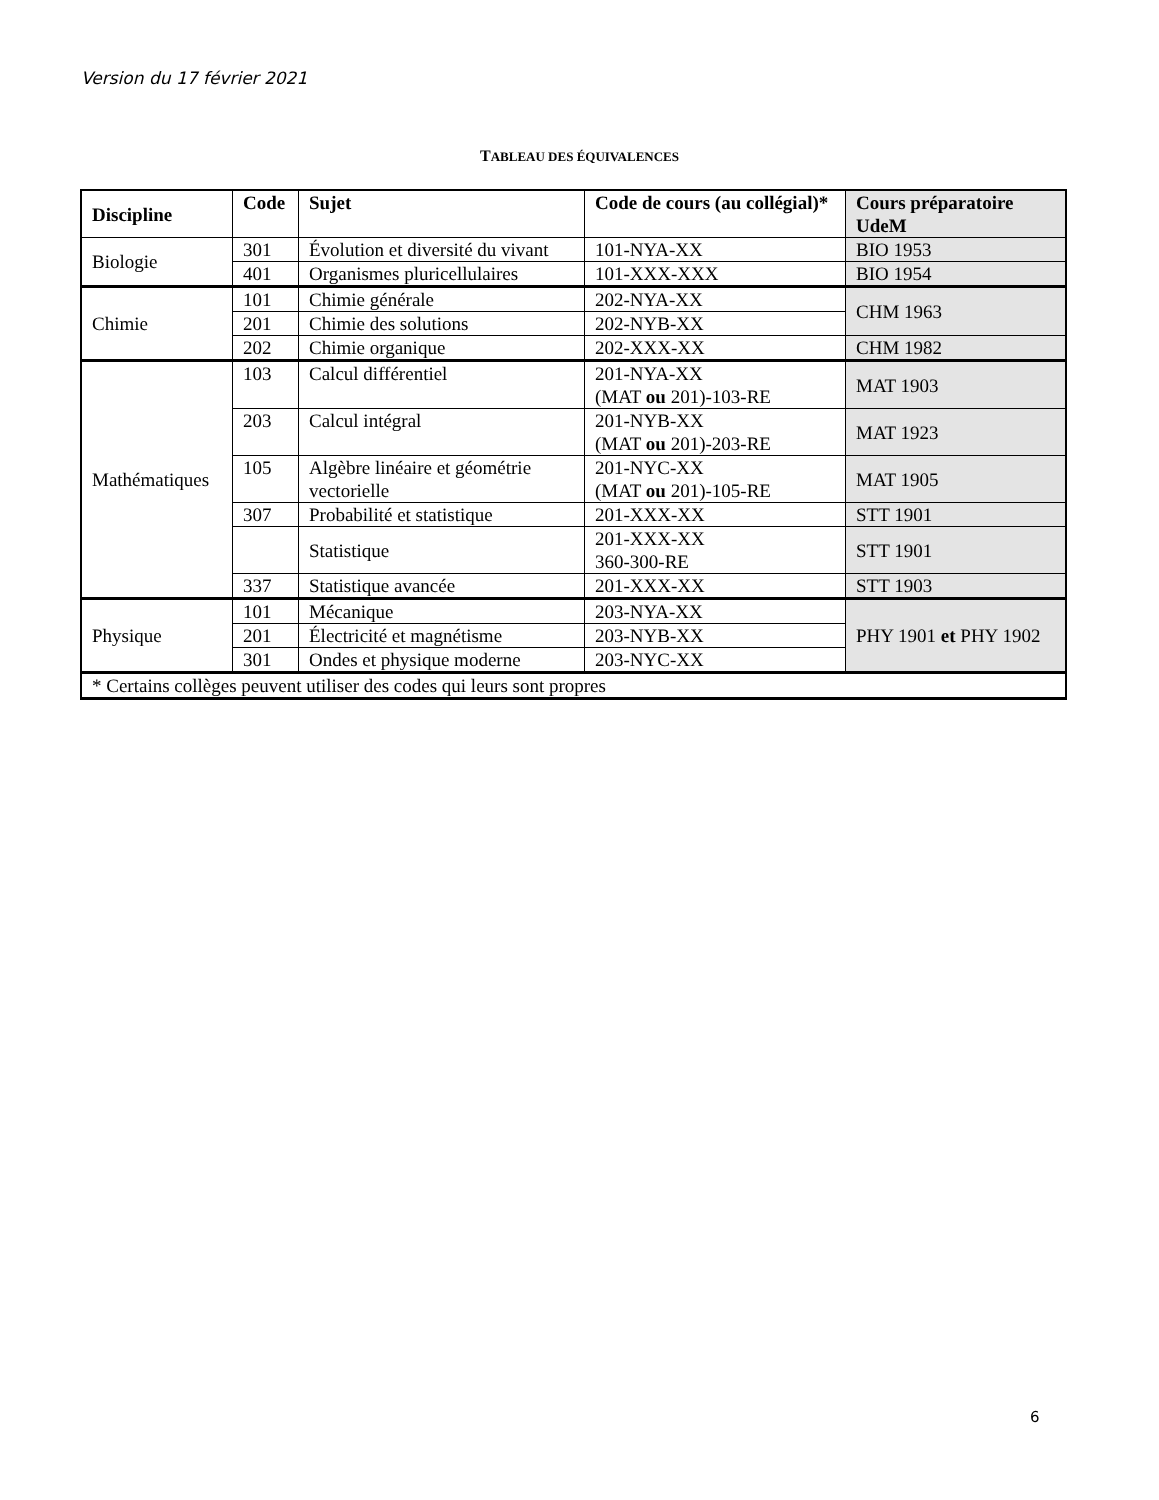Version du 17 février 2021
TABLEAU DES ÉQUIVALENCES
| Discipline | Code | Sujet | Code de cours (au collégial)* | Cours préparatoire UdeM |
| --- | --- | --- | --- | --- |
| Biologie | 301 | Évolution et diversité du vivant | 101-NYA-XX | BIO 1953 |
| | 401 | Organismes pluricellulaires | 101-XXX-XXX | BIO 1954 |
| Chimie | 101 | Chimie générale | 202-NYA-XX | CHM 1963 |
| | 201 | Chimie des solutions | 202-NYB-XX | |
| | 202 | Chimie organique | 202-XXX-XX | CHM 1982 |
| Mathématiques | 103 | Calcul différentiel | 201-NYA-XX (MAT ou 201)-103-RE | MAT 1903 |
| | 203 | Calcul intégral | 201-NYB-XX (MAT ou 201)-203-RE | MAT 1923 |
| | 105 | Algèbre linéaire et géométrie vectorielle | 201-NYC-XX (MAT ou 201)-105-RE | MAT 1905 |
| | 307 | Probabilité et statistique | 201-XXX-XX | STT 1901 |
| | | Statistique | 201-XXX-XX 360-300-RE | STT 1901 |
| | 337 | Statistique avancée | 201-XXX-XX | STT 1903 |
| Physique | 101 | Mécanique | 203-NYA-XX | PHY 1901 et PHY 1902 |
| | 201 | Électricité et magnétisme | 203-NYB-XX | |
| | 301 | Ondes et physique moderne | 203-NYC-XX | |
| * Certains collèges peuvent utiliser des codes qui leurs sont propres | | | | |
6